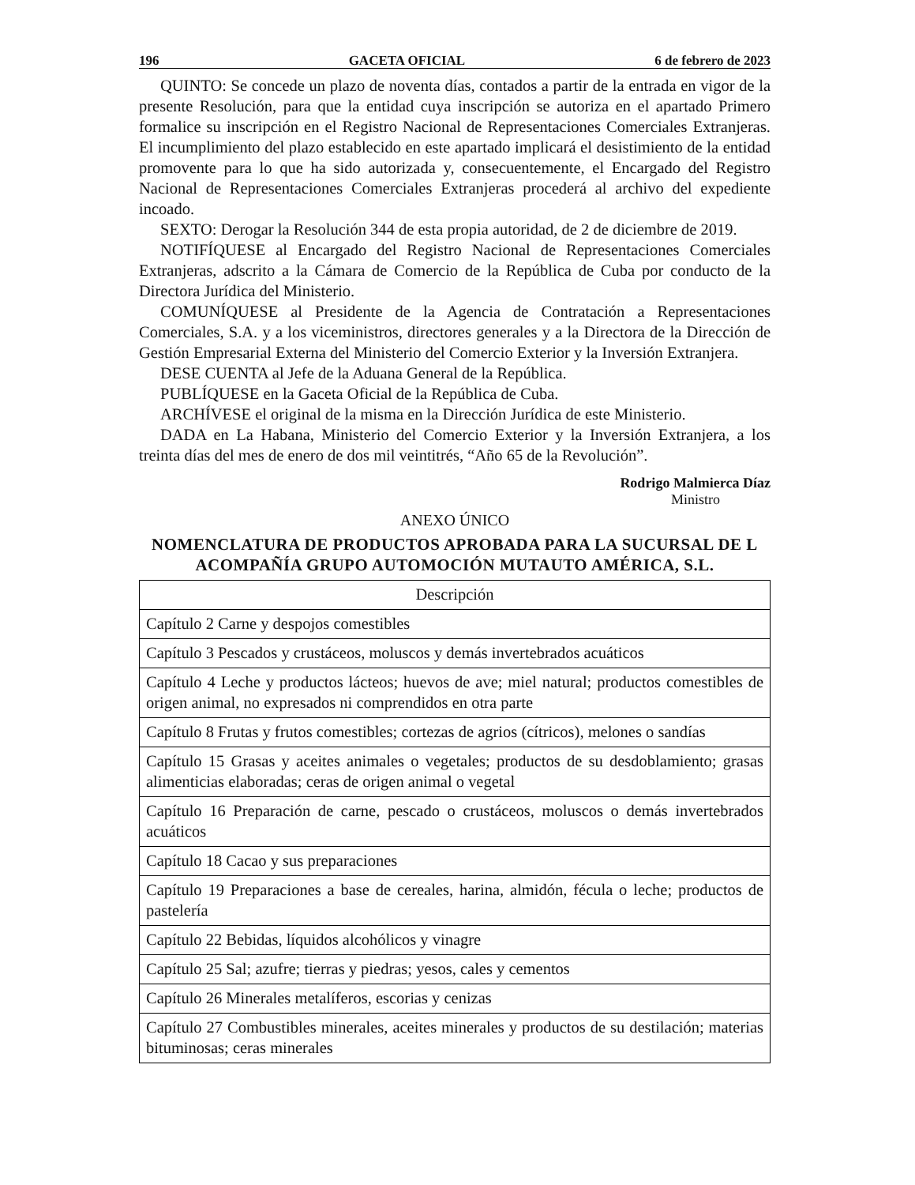196 GACETA OFICIAL 6 de febrero de 2023
QUINTO: Se concede un plazo de noventa días, contados a partir de la entrada en vigor de la presente Resolución, para que la entidad cuya inscripción se autoriza en el apartado Primero formalice su inscripción en el Registro Nacional de Representaciones Comerciales Extranjeras. El incumplimiento del plazo establecido en este apartado implicará el desistimiento de la entidad promovente para lo que ha sido autorizada y, consecuentemente, el Encargado del Registro Nacional de Representaciones Comerciales Extranjeras procederá al archivo del expediente incoado.
SEXTO: Derogar la Resolución 344 de esta propia autoridad, de 2 de diciembre de 2019.
NOTIFÍQUESE al Encargado del Registro Nacional de Representaciones Comerciales Extranjeras, adscrito a la Cámara de Comercio de la República de Cuba por conducto de la Directora Jurídica del Ministerio.
COMUNÍQUESE al Presidente de la Agencia de Contratación a Representaciones Comerciales, S.A. y a los viceministros, directores generales y a la Directora de la Dirección de Gestión Empresarial Externa del Ministerio del Comercio Exterior y la Inversión Extranjera.
DESE CUENTA al Jefe de la Aduana General de la República.
PUBLÍQUESE en la Gaceta Oficial de la República de Cuba.
ARCHÍVESE el original de la misma en la Dirección Jurídica de este Ministerio.
DADA en La Habana, Ministerio del Comercio Exterior y la Inversión Extranjera, a los treinta días del mes de enero de dos mil veintitrés, “Año 65 de la Revolución”.
Rodrigo Malmierca Díaz
Ministro
ANEXO ÚNICO
NOMENCLATURA DE PRODUCTOS APROBADA PARA LA SUCURSAL DE L ACOMPAÑÍA GRUPO AUTOMOCIÓN MUTAUTO AMÉRICA, S.L.
| Descripción |
| --- |
| Capítulo 2 Carne y despojos comestibles |
| Capítulo 3 Pescados y crustáceos, moluscos y demás invertebrados acuáticos |
| Capítulo 4 Leche y productos lácteos; huevos de ave; miel natural; productos comestibles de origen animal, no expresados ni comprendidos en otra parte |
| Capítulo 8 Frutas y frutos comestibles; cortezas de agrios (cítricos), melones o sandías |
| Capítulo 15 Grasas y aceites animales o vegetales; productos de su desdoblamiento; grasas alimenticias elaboradas; ceras de origen animal o vegetal |
| Capítulo 16 Preparación de carne, pescado o crustáceos, moluscos o demás invertebrados acuáticos |
| Capítulo 18 Cacao y sus preparaciones |
| Capítulo 19 Preparaciones a base de cereales, harina, almidón, fécula o leche; productos de pastelería |
| Capítulo 22 Bebidas, líquidos alcohólicos y vinagre |
| Capítulo 25 Sal; azufre; tierras y piedras; yesos, cales y cementos |
| Capítulo 26 Minerales metalíferos, escorias y cenizas |
| Capítulo 27 Combustibles minerales, aceites minerales y productos de su destilación; materias bituminosas; ceras minerales |